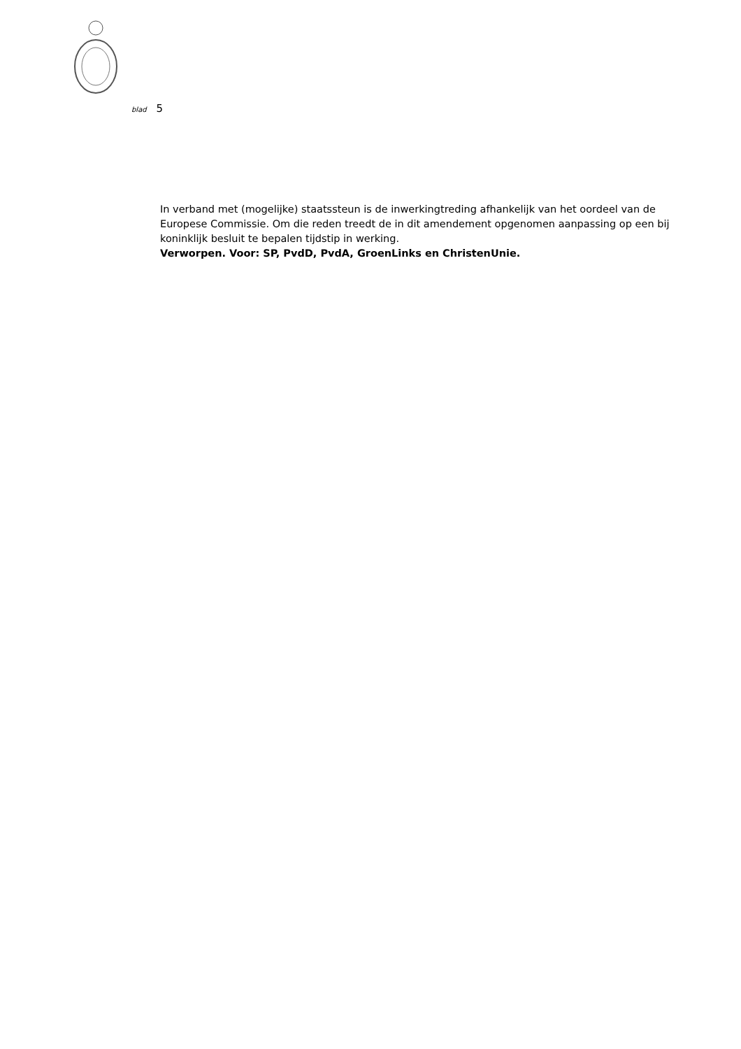blad 5
In verband met (mogelijke) staatssteun is de inwerkingtreding afhankelijk van het oordeel van de Europese Commissie. Om die reden treedt de in dit amendement opgenomen aanpassing op een bij koninklijk besluit te bepalen tijdstip in werking.
Verworpen. Voor: SP, PvdD, PvdA, GroenLinks en ChristenUnie.